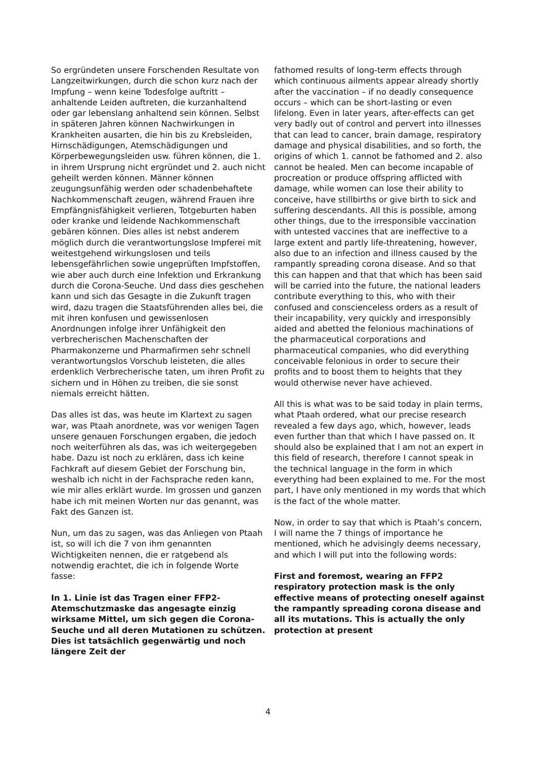So ergründeten unsere Forschenden Resultate von Langzeitwirkungen, durch die schon kurz nach der Impfung – wenn keine Todesfolge auftritt – anhaltende Leiden auftreten, die kurzanhaltend oder gar lebenslang anhaltend sein können. Selbst in späteren Jahren können Nachwirkungen in Krankheiten ausarten, die hin bis zu Krebsleiden, Hirnschädigungen, Atemschädigungen und Körperbewegungsleiden usw. führen können, die 1. in ihrem Ursprung nicht ergründet und 2. auch nicht geheilt werden können. Männer können zeugungsunfähig werden oder schadenbehaftete Nachkommenschaft zeugen, während Frauen ihre Empfängnisfähigkeit verlieren, Totgeburten haben oder kranke und leidende Nachkommenschaft gebären können. Dies alles ist nebst anderem möglich durch die verantwortungslose Impferei mit weitestgehend wirkungslosen und teils lebensgefährlichen sowie ungeprüften Impfstoffen, wie aber auch durch eine Infektion und Erkrankung durch die Corona-Seuche. Und dass dies geschehen kann und sich das Gesagte in die Zukunft tragen wird, dazu tragen die Staatsführenden alles bei, die mit ihren konfusen und gewissenlosen Anordnungen infolge ihrer Unfähigkeit den verbrecherischen Machenschaften der Pharmakonzerne und Pharmafirmen sehr schnell verantwortungslos Vorschub leisteten, die alles erdenklich Verbrecherische taten, um ihren Profit zu sichern und in Höhen zu treiben, die sie sonst niemals erreicht hätten.
Das alles ist das, was heute im Klartext zu sagen war, was Ptaah anordnete, was vor wenigen Tagen unsere genauen Forschungen ergaben, die jedoch noch weiterführen als das, was ich weitergegeben habe. Dazu ist noch zu erklären, dass ich keine Fachkraft auf diesem Gebiet der Forschung bin, weshalb ich nicht in der Fachsprache reden kann, wie mir alles erklärt wurde. Im grossen und ganzen habe ich mit meinen Worten nur das genannt, was Fakt des Ganzen ist.
Nun, um das zu sagen, was das Anliegen von Ptaah ist, so will ich die 7 von ihm genannten Wichtigkeiten nennen, die er ratgebend als notwendig erachtet, die ich in folgende Worte fasse:
In 1. Linie ist das Tragen einer FFP2-Atemschutzmaske das angesagte einzig wirksame Mittel, um sich gegen die Corona-Seuche und all deren Mutationen zu schützen. Dies ist tatsächlich gegenwärtig und noch längere Zeit der
fathomed results of long-term effects through which continuous ailments appear already shortly after the vaccination – if no deadly consequence occurs – which can be short-lasting or even lifelong. Even in later years, after-effects can get very badly out of control and pervert into illnesses that can lead to cancer, brain damage, respiratory damage and physical disabilities, and so forth, the origins of which 1. cannot be fathomed and 2. also cannot be healed. Men can become incapable of procreation or produce offspring afflicted with damage, while women can lose their ability to conceive, have stillbirths or give birth to sick and suffering descendants. All this is possible, among other things, due to the irresponsible vaccination with untested vaccines that are ineffective to a large extent and partly life-threatening, however, also due to an infection and illness caused by the rampantly spreading corona disease. And so that this can happen and that that which has been said will be carried into the future, the national leaders contribute everything to this, who with their confused and conscienceless orders as a result of their incapability, very quickly and irresponsibly aided and abetted the felonious machinations of the pharmaceutical corporations and pharmaceutical companies, who did everything conceivable felonious in order to secure their profits and to boost them to heights that they would otherwise never have achieved.
All this is what was to be said today in plain terms, what Ptaah ordered, what our precise research revealed a few days ago, which, however, leads even further than that which I have passed on. It should also be explained that I am not an expert in this field of research, therefore I cannot speak in the technical language in the form in which everything had been explained to me. For the most part, I have only mentioned in my words that which is the fact of the whole matter.
Now, in order to say that which is Ptaah’s concern, I will name the 7 things of importance he mentioned, which he advisingly deems necessary, and which I will put into the following words:
First and foremost, wearing an FFP2 respiratory protection mask is the only effective means of protecting oneself against the rampantly spreading corona disease and all its mutations. This is actually the only protection at present
4